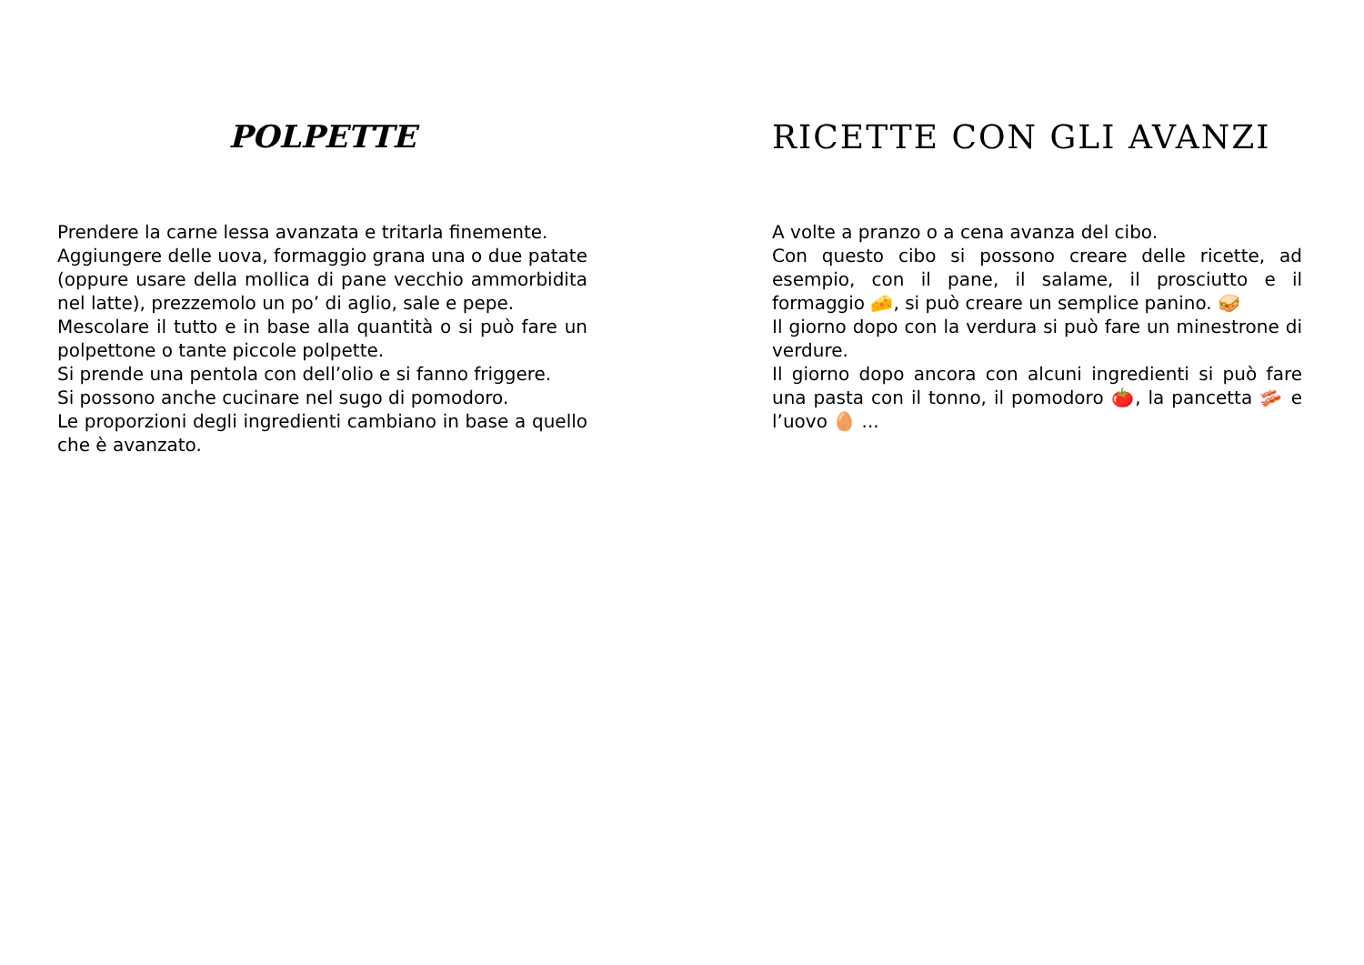POLPETTE
Prendere la carne lessa avanzata e tritarla finemente.
Aggiungere delle uova, formaggio grana una o due patate (oppure usare della mollica di pane vecchio ammorbidita nel latte), prezzemolo un po’ di aglio, sale e pepe.
Mescolare il tutto e in base alla quantità o si può fare un polpettone o tante piccole polpette.
Si prende una pentola con dell’olio e si fanno friggere.
Si possono anche cucinare nel sugo di pomodoro.
Le proporzioni degli ingredienti cambiano in base a quello che è avanzato.
RICETTE CON GLI AVANZI
A volte a pranzo o a cena avanza del cibo.
Con questo cibo si possono creare delle ricette, ad esempio, con il pane, il salame, il prosciutto e il formaggio 🧀, si può creare un semplice panino. 🥪
Il giorno dopo con la verdura si può fare un minestrone di verdure.
Il giorno dopo ancora con alcuni ingredienti si può fare una pasta con il tonno, il pomodoro 🍅, la pancetta 🥓 e l’uovo 🥚 ...